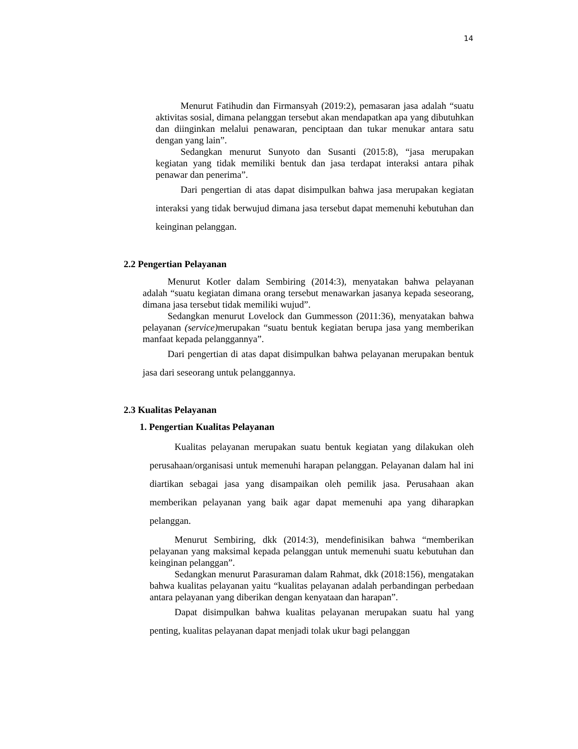14
Menurut Fatihudin dan Firmansyah (2019:2), pemasaran jasa adalah “suatu aktivitas sosial, dimana pelanggan tersebut akan mendapatkan apa yang dibutuhkan dan diinginkan melalui penawaran, penciptaan dan tukar menukar antara satu dengan yang lain”.
Sedangkan menurut Sunyoto dan Susanti (2015:8), “jasa merupakan kegiatan yang tidak memiliki bentuk dan jasa terdapat interaksi antara pihak penawar dan penerima”.
Dari pengertian di atas dapat disimpulkan bahwa jasa merupakan kegiatan interaksi yang tidak berwujud dimana jasa tersebut dapat memenuhi kebutuhan dan keinginan pelanggan.
2.2 Pengertian Pelayanan
Menurut Kotler dalam Sembiring (2014:3), menyatakan bahwa pelayanan adalah “suatu kegiatan dimana orang tersebut menawarkan jasanya kepada seseorang, dimana jasa tersebut tidak memiliki wujud”.
Sedangkan menurut Lovelock dan Gummesson (2011:36), menyatakan bahwa pelayanan (service) merupakan “suatu bentuk kegiatan berupa jasa yang memberikan manfaat kepada pelanggannya”.
Dari pengertian di atas dapat disimpulkan bahwa pelayanan merupakan bentuk jasa dari seseorang untuk pelanggannya.
2.3 Kualitas Pelayanan
1. Pengertian Kualitas Pelayanan
Kualitas pelayanan merupakan suatu bentuk kegiatan yang dilakukan oleh perusahaan/organisasi untuk memenuhi harapan pelanggan. Pelayanan dalam hal ini diartikan sebagai jasa yang disampaikan oleh pemilik jasa. Perusahaan akan memberikan pelayanan yang baik agar dapat memenuhi apa yang diharapkan pelanggan.
Menurut Sembiring, dkk (2014:3), mendefinisikan bahwa “memberikan pelayanan yang maksimal kepada pelanggan untuk memenuhi suatu kebutuhan dan keinginan pelanggan”.
Sedangkan menurut Parasuraman dalam Rahmat, dkk (2018:156), mengatakan bahwa kualitas pelayanan yaitu “kualitas pelayanan adalah perbandingan perbedaan antara pelayanan yang diberikan dengan kenyataan dan harapan”.
Dapat disimpulkan bahwa kualitas pelayanan merupakan suatu hal yang penting, kualitas pelayanan dapat menjadi tolak ukur bagi pelanggan